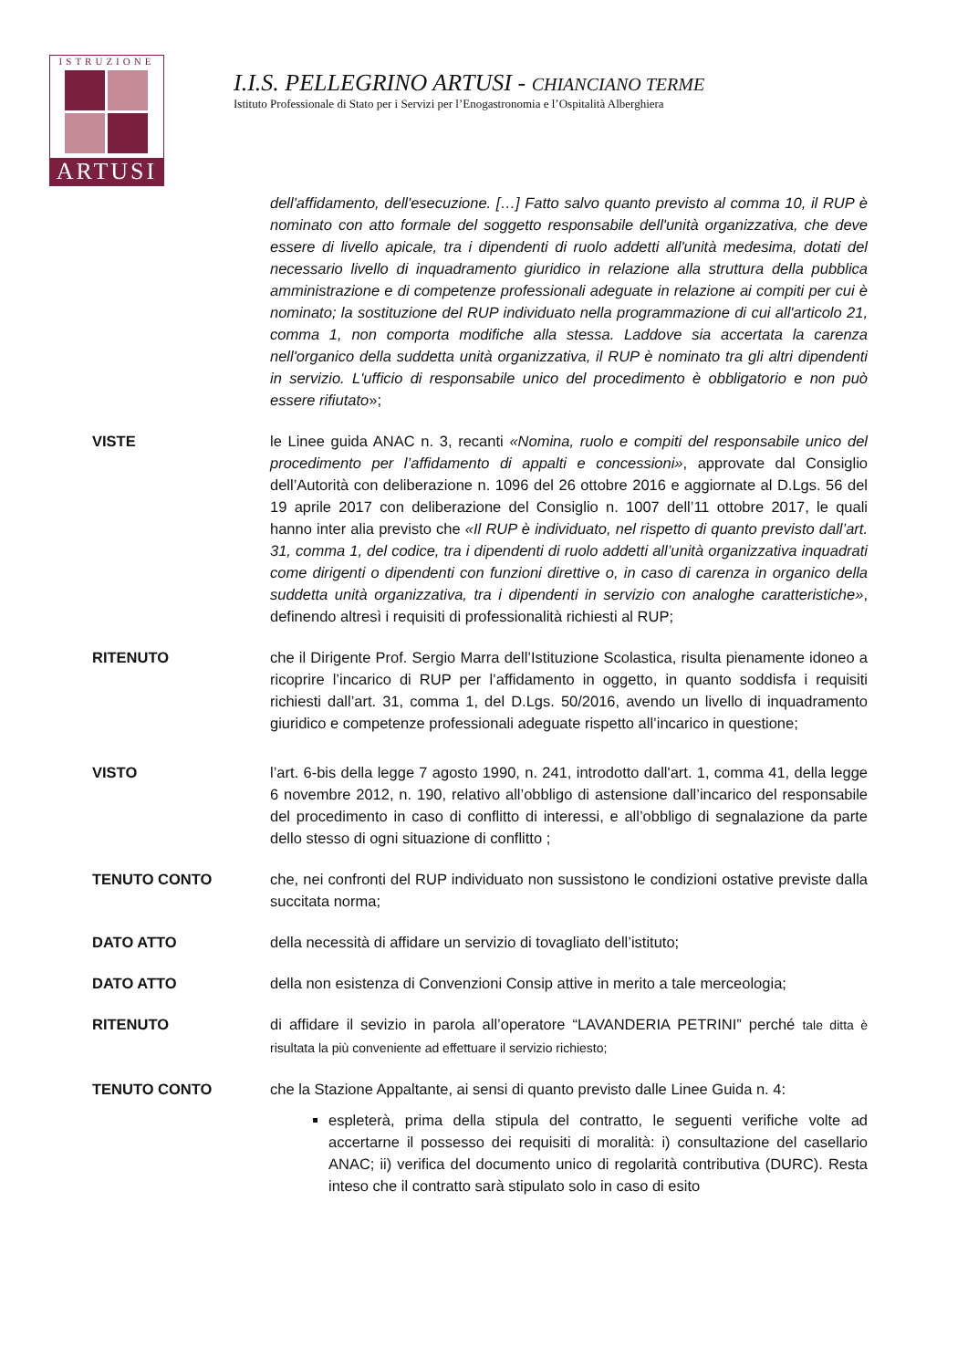ISTRUZIONE
ARTUSI
I.I.S. PELLEGRINO ARTUSI - CHIANCIANO TERME
Istituto Professionale di Stato per i Servizi per l’Enogastronomia e l’Ospitalità Alberghiera
dell'affidamento, dell'esecuzione. […] Fatto salvo quanto previsto al comma 10, il RUP è nominato con atto formale del soggetto responsabile dell'unità organizzativa, che deve essere di livello apicale, tra i dipendenti di ruolo addetti all'unità medesima, dotati del necessario livello di inquadramento giuridico in relazione alla struttura della pubblica amministrazione e di competenze professionali adeguate in relazione ai compiti per cui è nominato; la sostituzione del RUP individuato nella programmazione di cui all'articolo 21, comma 1, non comporta modifiche alla stessa. Laddove sia accertata la carenza nell'organico della suddetta unità organizzativa, il RUP è nominato tra gli altri dipendenti in servizio. L'ufficio di responsabile unico del procedimento è obbligatorio e non può essere rifiutato»;
VISTE le Linee guida ANAC n. 3, recanti «Nomina, ruolo e compiti del responsabile unico del procedimento per l’affidamento di appalti e concessioni», approvate dal Consiglio dell’Autorità con deliberazione n. 1096 del 26 ottobre 2016 e aggiornate al D.Lgs. 56 del 19 aprile 2017 con deliberazione del Consiglio n. 1007 dell’11 ottobre 2017, le quali hanno inter alia previsto che «Il RUP è individuato, nel rispetto di quanto previsto dall’art. 31, comma 1, del codice, tra i dipendenti di ruolo addetti all’unità organizzativa inquadrati come dirigenti o dipendenti con funzioni direttive o, in caso di carenza in organico della suddetta unità organizzativa, tra i dipendenti in servizio con analoghe caratteristiche», definendo altresì i requisiti di professionalità richiesti al RUP;
RITENUTO che il Dirigente Prof. Sergio Marra dell’Istituzione Scolastica, risulta pienamente idoneo a ricoprire l’incarico di RUP per l’affidamento in oggetto, in quanto soddisfa i requisiti richiesti dall’art. 31, comma 1, del D.Lgs. 50/2016, avendo un livello di inquadramento giuridico e competenze professionali adeguate rispetto all’incarico in questione;
VISTO l’art. 6-bis della legge 7 agosto 1990, n. 241, introdotto dall'art. 1, comma 41, della legge 6 novembre 2012, n. 190, relativo all’obbligo di astensione dall’incarico del responsabile del procedimento in caso di conflitto di interessi, e all’obbligo di segnalazione da parte dello stesso di ogni situazione di conflitto ;
TENUTO CONTO che, nei confronti del RUP individuato non sussistono le condizioni ostative previste dalla succitata norma;
DATO ATTO della necessità di affidare un servizio di tovagliato dell’istituto;
DATO ATTO della non esistenza di Convenzioni Consip attive in merito a tale merceologia;
RITENUTO di affidare il sevizio in parola all’operatore “LAVANDERIA PETRINI” perché tale ditta è risultata la più conveniente ad effettuare il servizio richiesto;
TENUTO CONTO che la Stazione Appaltante, ai sensi di quanto previsto dalle Linee Guida n. 4:
espleterà, prima della stipula del contratto, le seguenti verifiche volte ad accertarne il possesso dei requisiti di moralità: i) consultazione del casellario ANAC; ii) verifica del documento unico di regolarità contributiva (DURC). Resta inteso che il contratto sarà stipulato solo in caso di esito